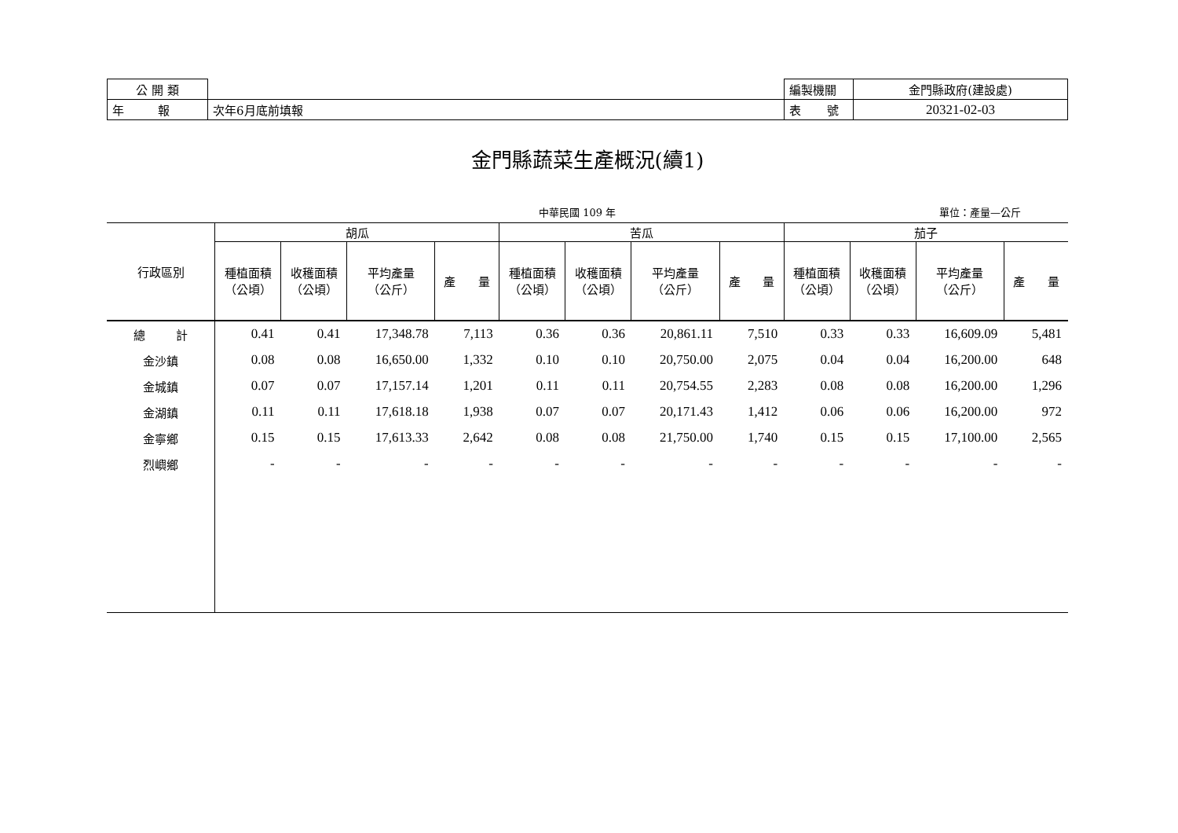| 公 開 類 | | 編製機關 | 金門縣政府(建設處) |
| 年 報 | 次年6月底前填報 | 表 號 | 20321-02-03 |
金門縣蔬菜生產概況(續1)
中華民國 109 年 單位：產量—公斤
| 行政區別 | 胡瓜 | | | | 苦瓜 | | | | 茄子 | | | |
| --- | --- | --- | --- | --- | --- | --- | --- | --- | --- | --- | --- | --- |
| | 種植面積 （公頃） | 收穫面積 （公頃） | 平均產量 （公斤） | 產 量 | 種植面積 （公頃） | 收穫面積 （公頃） | 平均產量 （公斤） | 產 量 | 種植面積 （公頃） | 收穫面積 （公頃） | 平均產量 （公斤） | 產 量 |
| 總 計 | 0.41 | 0.41 | 17,348.78 | 7,113 | 0.36 | 0.36 | 20,861.11 | 7,510 | 0.33 | 0.33 | 16,609.09 | 5,481 |
| 金沙鎮 | 0.08 | 0.08 | 16,650.00 | 1,332 | 0.10 | 0.10 | 20,750.00 | 2,075 | 0.04 | 0.04 | 16,200.00 | 648 |
| 金城鎮 | 0.07 | 0.07 | 17,157.14 | 1,201 | 0.11 | 0.11 | 20,754.55 | 2,283 | 0.08 | 0.08 | 16,200.00 | 1,296 |
| 金湖鎮 | 0.11 | 0.11 | 17,618.18 | 1,938 | 0.07 | 0.07 | 20,171.43 | 1,412 | 0.06 | 0.06 | 16,200.00 | 972 |
| 金寧鄉 | 0.15 | 0.15 | 17,613.33 | 2,642 | 0.08 | 0.08 | 21,750.00 | 1,740 | 0.15 | 0.15 | 17,100.00 | 2,565 |
| 烈嶼鄉 | - | - | - | - | - | - | - | - | - | - | - | - |